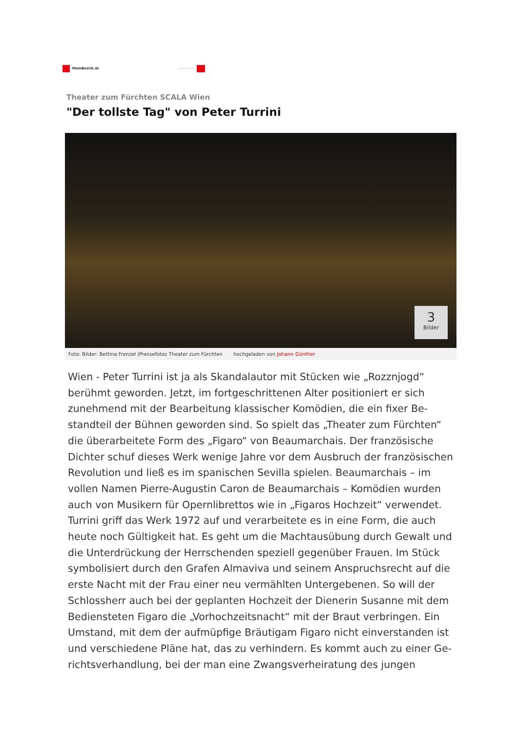MeinBezirk.at
Das Online-Portal der
Theater zum Fürchten SCALA Wien
"Der tollste Tag" von Peter Turrini
3
Bilder
Foto: Bilder: Bettina Frenzel |Pressefotos Theater zum Fürchten hochgeladen von Johann Günther
Wien - Peter Turrini ist ja als Skandalautor mit Stücken wie „Rozznjogd“ berühmt geworden. Jetzt, im fortgeschrittenen Alter positioniert er sich zunehmend mit der Bearbeitung klassischer Komödien, die ein fixer Be­standteil der Bühnen geworden sind. So spielt das „Theater zum Fürch­ten“ die überarbeitete Form des „Figaro“ von Beaumarchais. Der franzö­sische Dichter schuf dieses Werk wenige Jahre vor dem Ausbruch der französischen Revolution und ließ es im spanischen Sevilla spielen. Beaumarchais – im vollen Namen Pierre-Augustin Caron de Beaumar­chais – Komödien wurden auch von Musikern für Opernlibrettos wie in „Figaros Hochzeit“ verwendet. Turrini griff das Werk 1972 auf und verar­beitete es in eine Form, die auch heute noch Gültigkeit hat. Es geht um die Machtausübung durch Gewalt und die Unterdrückung der Herr­schenden speziell gegenüber Frauen. Im Stück symbolisiert durch den Grafen Almaviva und seinem Anspruchsrecht auf die erste Nacht mit der Frau einer neu vermählten Untergebenen. So will der Schlossherr auch bei der geplanten Hochzeit der Dienerin Susanne mit dem Bediensteten Figaro die „Vorhochzeitsnacht“ mit der Braut verbringen. Ein Umstand, mit dem der aufmüpfige Bräutigam Figaro nicht einverstanden ist und verschiedene Pläne hat, das zu verhindern. Es kommt auch zu einer Ge­richtsverhandlung, bei der man eine Zwangsverheiratung des jungen